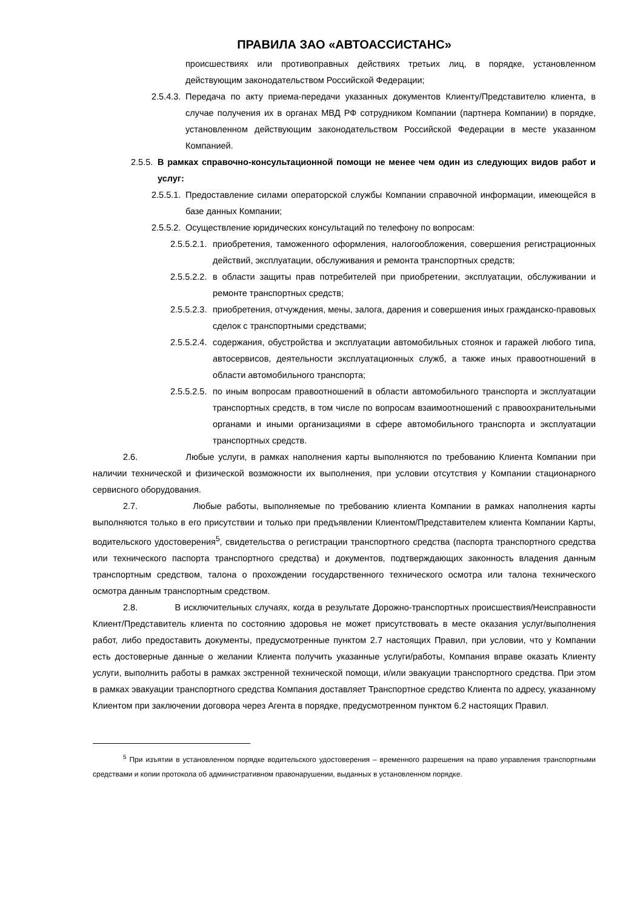ПРАВИЛА ЗАО «АВТОАССИСТАНС»
происшествиях или противоправных действиях третьих лиц, в порядке, установленном действующим законодательством Российской Федерации;
2.5.4.3.
Передача по акту приема-передачи указанных документов Клиенту/Представителю клиента, в случае получения их в органах МВД РФ сотрудником Компании (партнера Компании) в порядке, установленном действующим законодательством Российской Федерации в месте указанном Компанией.
2.5.5.
В рамках справочно-консультационной помощи не менее чем один из следующих видов работ и услуг:
2.5.5.1.
Предоставление силами операторской службы Компании справочной информации, имеющейся в базе данных Компании;
2.5.5.2.
Осуществление юридических консультаций по телефону по вопросам:
2.5.5.2.1.
приобретения, таможенного оформления, налогообложения, совершения регистрационных действий, эксплуатации, обслуживания и ремонта транспортных средств;
2.5.5.2.2.
в области защиты прав потребителей при приобретении, эксплуатации, обслуживании и ремонте транспортных средств;
2.5.5.2.3.
приобретения, отчуждения, мены, залога, дарения и совершения иных гражданско-правовых сделок с транспортными средствами;
2.5.5.2.4.
содержания, обустройства и эксплуатации автомобильных стоянок и гаражей любого типа, автосервисов, деятельности эксплуатационных служб, а также иных правоотношений в области автомобильного транспорта;
2.5.5.2.5.
по иным вопросам правоотношений в области автомобильного транспорта и эксплуатации транспортных средств, в том числе по вопросам взаимоотношений с правоохранительными органами и иными организациями в сфере автомобильного транспорта и эксплуатации транспортных средств.
2.6. Любые услуги, в рамках наполнения карты выполняются по требованию Клиента Компании при наличии технической и физической возможности их выполнения, при условии отсутствия у Компании стационарного сервисного оборудования.
2.7. Любые работы, выполняемые по требованию клиента Компании в рамках наполнения карты выполняются только в его присутствии и только при предъявлении Клиентом/Представителем клиента Компании Карты, водительского удостоверения<sup>5</sup>, свидетельства о регистрации транспортного средства (паспорта транспортного средства или технического паспорта транспортного средства) и документов, подтверждающих законность владения данным транспортным средством, талона о прохождении государственного технического осмотра или талона технического осмотра данным транспортным средством.
2.8. В исключительных случаях, когда в результате Дорожно-транспортных происшествия/Неисправности Клиент/Представитель клиента по состоянию здоровья не может присутствовать в месте оказания услуг/выполнения работ, либо предоставить документы, предусмотренные пунктом 2.7 настоящих Правил, при условии, что у Компании есть достоверные данные о желании Клиента получить указанные услуги/работы, Компания вправе оказать Клиенту услуги, выполнить работы в рамках экстренной технической помощи, и/или эвакуации транспортного средства. При этом в рамках эвакуации транспортного средства Компания доставляет Транспортное средство Клиента по адресу, указанному Клиентом при заключении договора через Агента в порядке, предусмотренном пунктом 6.2 настоящих Правил.
<sup>5</sup> При изъятии в установленном порядке водительского удостоверения – временного разрешения на право управления транспортными средствами и копии протокола об административном правонарушении, выданных в установленном порядке.